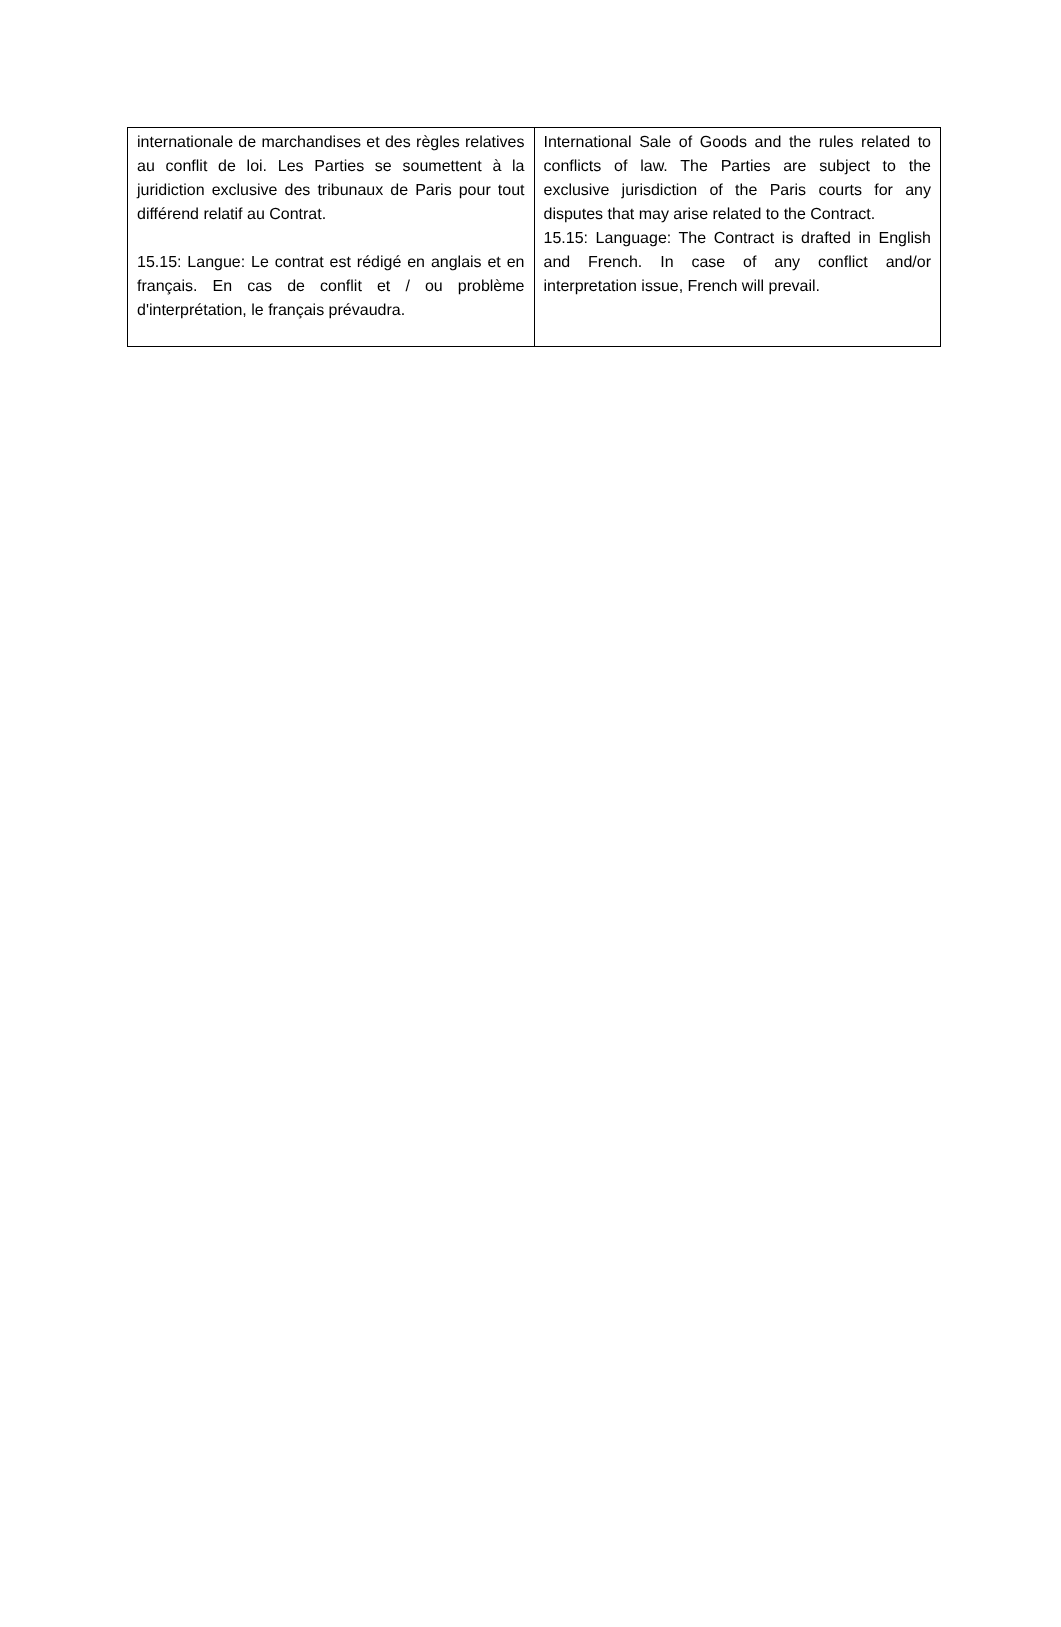| internationale de marchandises et des règles relatives au conflit de loi. Les Parties se soumettent à la juridiction exclusive des tribunaux de Paris pour tout différend relatif au Contrat. 15.15: Langue: Le contrat est rédigé en anglais et en français. En cas de conflit et / ou problème d'interprétation, le français prévaudra. | International Sale of Goods and the rules related to conflicts of law. The Parties are subject to the exclusive jurisdiction of the Paris courts for any disputes that may arise related to the Contract. 15.15: Language: The Contract is drafted in English and French. In case of any conflict and/or interpretation issue, French will prevail. |